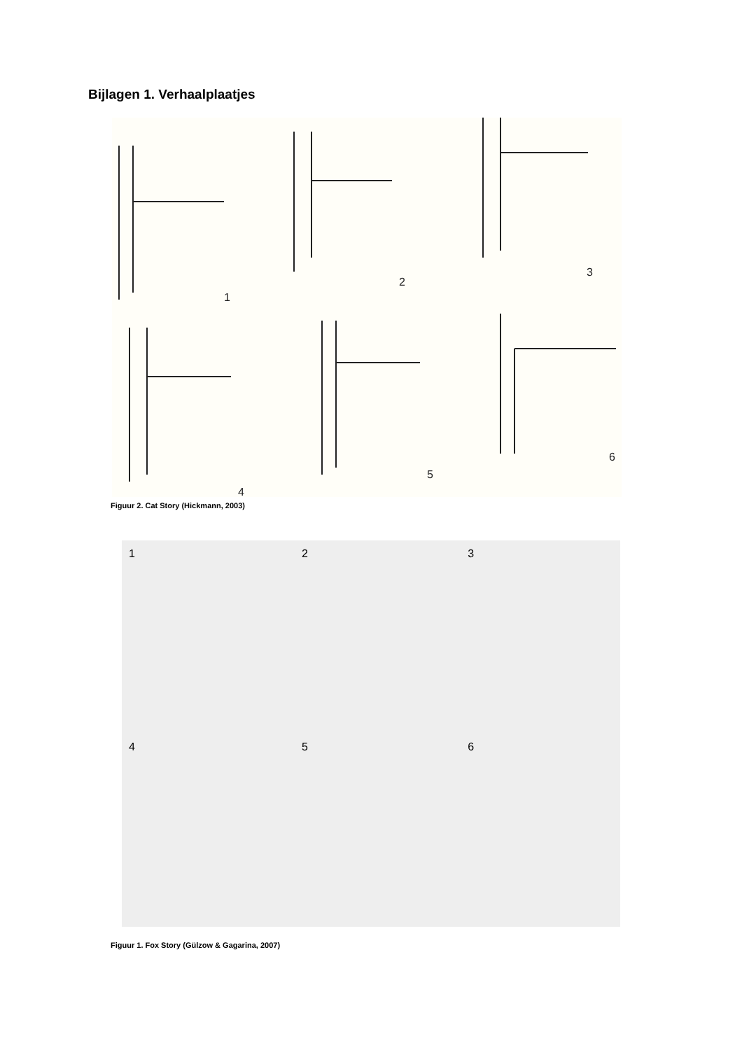Bijlagen 1. Verhaalplaatjes
1
2
3
4
5
6
Figuur 2. Cat Story (Hickmann, 2003)
1 2 3
4
5
6
Figuur 1. Fox Story (Gülzow & Gagarina, 2007)